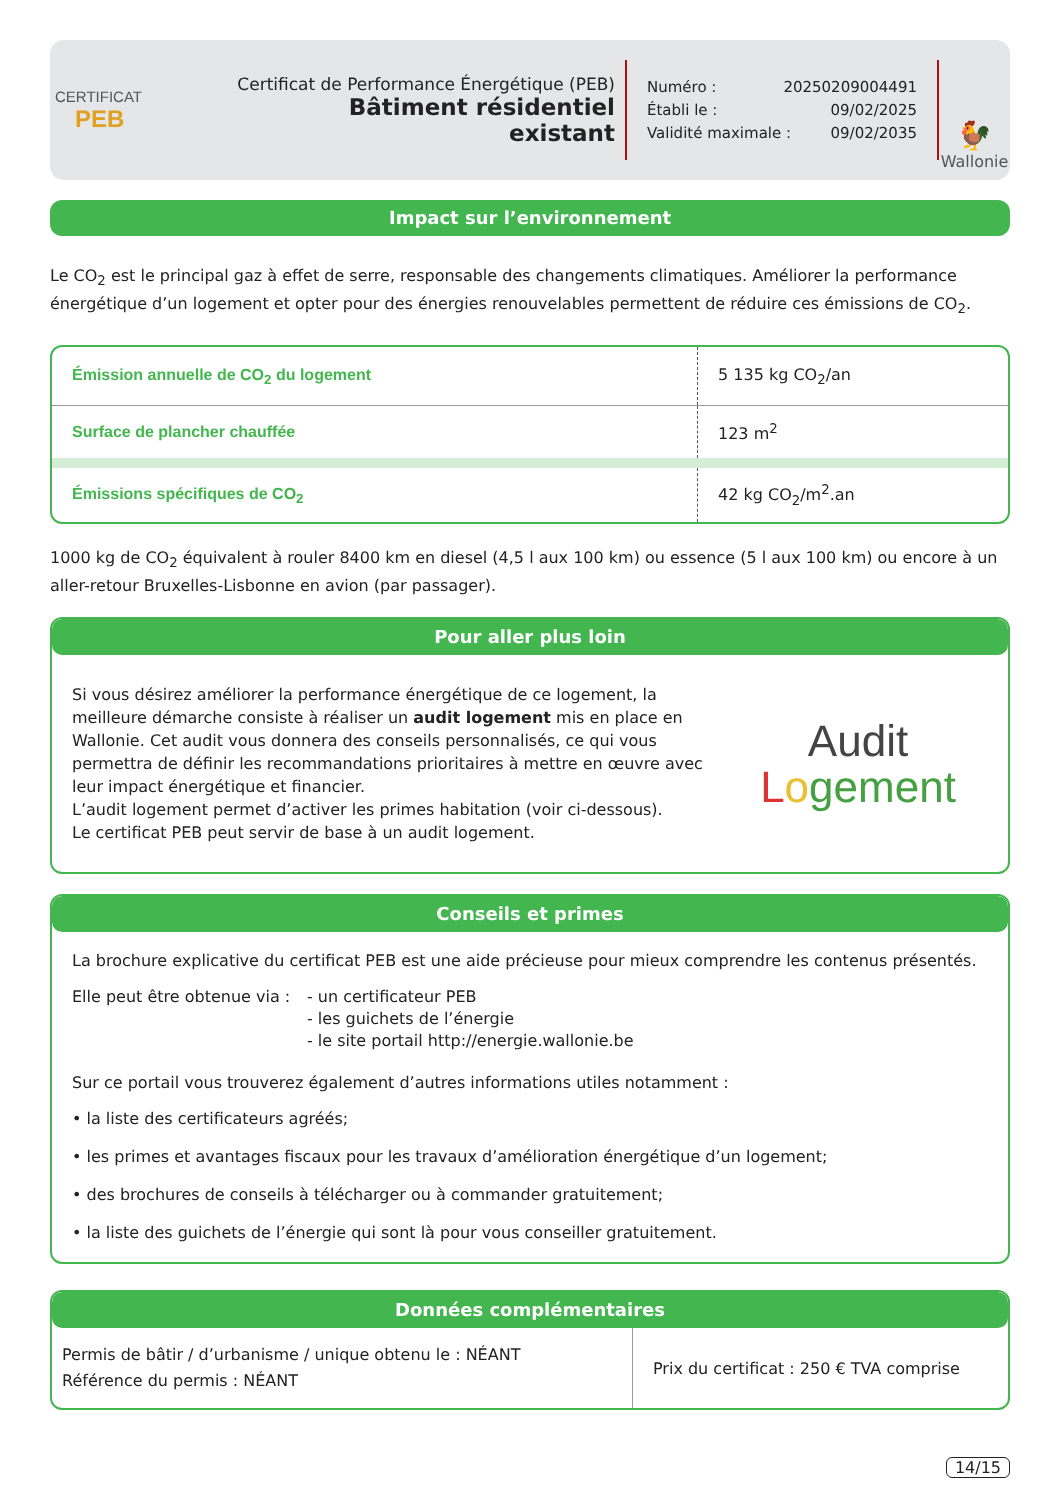CERTIFICAT
PEB
Certificat de Performance Énergétique (PEB)
Bâtiment résidentiel existant
Numéro : 20250209004491
Établi le : 09/02/2025
Validité maximale : 09/02/2035
🐓
Wallonie
Impact sur l’environnement
Le CO<sub>2</sub> est le principal gaz à effet de serre, responsable des changements climatiques. Améliorer la performance énergétique d’un logement et opter pour des énergies renouvelables permettent de réduire ces émissions de CO<sub>2</sub>.
| Émission annuelle de CO<sub>2</sub> du logement | 5 135 kg CO<sub>2</sub>/an |
| Surface de plancher chauffée | 123 m<sup>2</sup> |
| Émissions spécifiques de CO<sub>2</sub> | 42 kg CO<sub>2</sub>/m<sup>2</sup>.an |
1000 kg de CO<sub>2</sub> équivalent à rouler 8400 km en diesel (4,5 l aux 100 km) ou essence (5 l aux 100 km) ou encore à un aller-retour Bruxelles-Lisbonne en avion (par passager).
Pour aller plus loin
Si vous désirez améliorer la performance énergétique de ce logement, la meilleure démarche consiste à réaliser un audit logement mis en place en Wallonie. Cet audit vous donnera des conseils personnalisés, ce qui vous permettra de définir les recommandations prioritaires à mettre en œuvre avec leur impact énergétique et financier.
L’audit logement permet d’activer les primes habitation (voir ci-dessous).
Le certificat PEB peut servir de base à un audit logement.
Audit
Logement
Conseils et primes
La brochure explicative du certificat PEB est une aide précieuse pour mieux comprendre les contenus présentés.
Elle peut être obtenue via : - un certificateur PEB
- les guichets de l’énergie
- le site portail http://energie.wallonie.be
Sur ce portail vous trouverez également d’autres informations utiles notamment :
• la liste des certificateurs agréés;
• les primes et avantages fiscaux pour les travaux d’amélioration énergétique d’un logement;
• des brochures de conseils à télécharger ou à commander gratuitement;
• la liste des guichets de l’énergie qui sont là pour vous conseiller gratuitement.
Données complémentaires
| Permis de bâtir / d’urbanisme / unique obtenu le : NÉANT Référence du permis : NÉANT | Prix du certificat : 250 € TVA comprise |
14/15